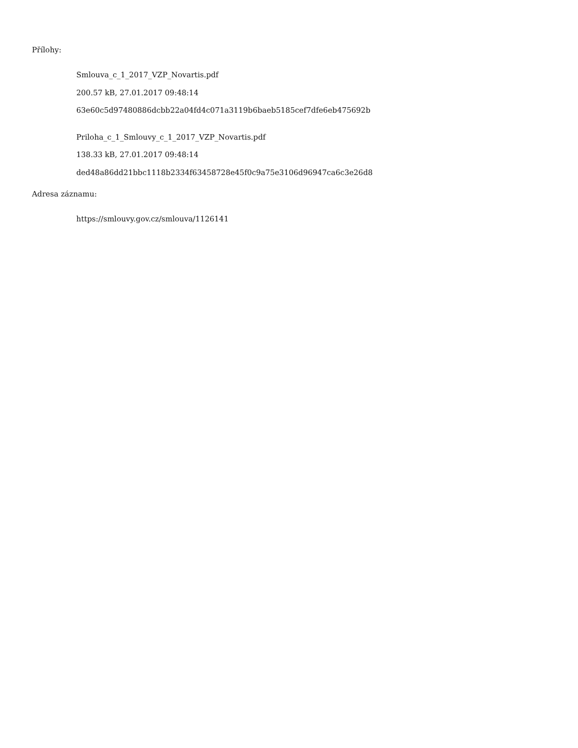Přílohy:
Smlouva_c_1_2017_VZP_Novartis.pdf
200.57 kB, 27.01.2017 09:48:14
63e60c5d97480886dcbb22a04fd4c071a3119b6baeb5185cef7dfe6eb475692b
Priloha_c_1_Smlouvy_c_1_2017_VZP_Novartis.pdf
138.33 kB, 27.01.2017 09:48:14
ded48a86dd21bbc1118b2334f63458728e45f0c9a75e3106d96947ca6c3e26d8
Adresa záznamu:
https://smlouvy.gov.cz/smlouva/1126141